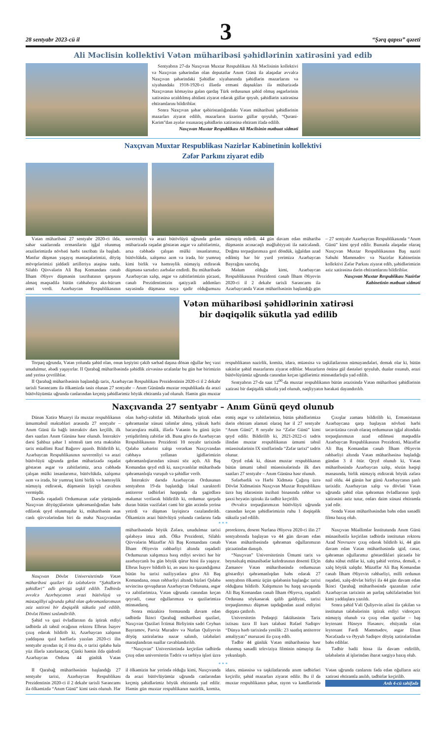28 sentyabr 2023-cü il 3 “Şərq qapısı” qəzeti
Ali Məclisin kollektivi Vətən müharibəsi şəhidlərinin xatirəsini yad edib
Sentyabrın 27-də Naxçıvan Muxtar Respublikası Ali Məclisinin kollektivi və Naxçıvan şəhərindən olan deputatlar Anım Günü ilə əlaqədar əvvəlcə Naxçıvan şəhərindəki Şəhidlər xiyabanında şəhidlərin məzarlarını və xiyabandakı 1918-1920-ci illərdə erməni daşnakları ilə mübarizədə Naxçıvanın köməyinə gələn qardaş Türk ordusunun şəhid olmuş əsgərlərinin xatirəsinə ucaldılmış abidəni ziyarət edərək güllər qoyub, şəhidlərin xatirəsinə ehtiramlarını bildiriblər.
Sonra Naxçıvan şəhər qəbiristanlığındakı Vətən müharibəsi şəhidlərinin məzarları ziyarət edilib, məzarların üzərinə güllər qoyulub, “Qurani-Kərim”dən ayələr oxunaraq şəhidlərin xatirəsinə ehtiram ifadə edilib.
Naxçıvan Muxtar Respublikası Ali Məclisinin mətbuat xidməti
Naxçıvan Muxtar Respublikası Nazirlər Kabinetinin kollektivi
Zəfər Parkını ziyarət edib
Vətən müharibəsi 27 sentyabr 2020-ci ildə, səhər saatlarında ermənilərin işğal olunmuş ərazilərimizdə növbəti hərbi təxribatı ilə başladı. Mənfur düşmən yaşayış məntəqələrimizi, döyüş mövqelərimizi şiddətli artilleriya atəşinə tutdu. Silahlı Qüvvələrin Ali Baş Komandanı cənab İlham Əliyev düşmənin təxribatının qarşısını almaq məqsədilə bütün cəbhəboyu əks-hücum əmri verdi. Azərbaycan Respublikasının suverenliyi və ərazi bütövlüyü uğrunda gedən mübarizədə rəşadət göstərən əsgər və zabitlərimiz, arxa cəbhədə çalışan mülki insanlarımız, bütövlükdə, xalqımız əzm və iradə, bir yumruq kimi birlik və həmrəylik nümayiş etdirərək düşmənə sarsıdıcı zərbələr endirdi. Bu müharibədə Azərbaycan xalqı, əsgər və zabitlərimizin şücaəti, cənab Prezidentimizin qətiyyətli addımları sayəsində düşmənə nəyə qadir olduğumuzu nümayiş etdirdi. 44 gün davam edən müharibə düşmənin acınacaqlı məğlubiyyəti ilə nəticələndi. Doğma torpaqlarımıza geri döndük, işğaldan azad edilmiş hər bir yurd yerimizə Azərbaycan Bayrağını sancdıq.
Məlum olduğu kimi, Azərbaycan Respublikasının Prezidenti cənab İlham Əliyevin 2020-ci il 2 dekabr tarixli Sərəncamı ilə Azərbaycanda Vətən müharibəsinin başlandığı gün – 27 sentyabr Azərbaycan Respublikasında “Anım Günü” kimi qeyd edilir. Bununla əlaqədar olaraq Naxçıvan Muxtar Respublikasının Baş naziri Səbuhi Məmmədov və Nazirlər Kabinetinin kollektivi Zəfər Parkını ziyarət edib, şəhidlərimizin əziz xatirəsinə dərin ehtiramlarını bildiriblər.
Naxçıvan Muxtar Respublikası Nazirlər Kabinetinin mətbuat xidməti
Vətən müharibəsi şəhidlərinin xatirəsi
bir dəqiqəlik sükutla yad edilib
Torpaq uğrunda, Vətən yolunda şəhid olan, onun keşiyini çəkib sərhəd daşına dönən oğullar heç vaxt unudulmur, əbədi yaşayırlar. II Qarabağ müharibəsində şəhidlik zirvəsinə ucalanlar bu gün hər birimizin and yerinə çevriliblər.
II Qarabağ müharibəsinin başlandığı tarix, Azərbaycan Respublikası Prezidentinin 2020-ci il 2 dekabr tarixli Sərəncamı ilə ölkəmizdə təsis olunan 27 sentyabr – Anım Günündə muxtar respublikada da ərazi bütövlüyümüz uğrunda canlarından keçmiş şəhidlərimiz böyük ehtiramla yad olunub. Həmin gün muxtar respublikanın nazirlik, komitə, idarə, müəssisə və təşkilatlarının nümayəndələri, demək olar ki, bütün sakinlər şəhid məzarlarını ziyarət ediblər. Məzarların önünə gül dəstələri qoyulub, dualar oxunub, ərazi bütövlüyümüz uğrunda canından keçən igidlərimiz minnətdarlıqla yad edilib.
Sentyabrın 27-də saat 12<sup>00</sup>-da muxtar respublikanın bütün ərazisində Vətən müharibəsi şəhidlərinin xatirəsi bir dəqiqəlik sükutla yad olunub, nəqliyyatın hərəkəti dayandırılıb.
Naxçıvanda 27 sentyabr – Anım Günü qeyd olunub
Dünən Xatirə Muzeyi ilə muxtar respublikanın ümumtəhsil məktəbləri arasında 27 sentyabr – Anım Günü ilə bağlı interaktiv dərs keçilib, ilk dərs saatları Anım Gününə həsr olunub. İnteraktiv dərsi Şahbuz şəhər 1 nömrəli tam orta məktəbin tarix müəllimi Rauf Bağırov aparıb. Bildirilib ki, Azərbaycan Respublikasının suverenliyi və ərazi bütövlüyü uğrunda gedən mübarizədə rəşadət göstərən əsgər və zabitlərimiz, arxa cəbhədə çalışan mülki insanlarımız, bütövlükdə, xalqımız əzm və iradə, bir yumruq kimi birlik və həmrəylik nümayiş etdirərək, düşmənin layiqli cavabını vermişdir.
Dərsdə rəşadətli Ordumuzun zəfər yürüşündə Naxçıvan döyüşçülərinin qəhrəmanlığından bəhs edilərək qeyd olunmuşdur ki, müharibənin əsas canlı qüvvələrindən biri də məhz Naxçıvandan olan hərbçi-zabitlər idi. Müharibədə iştirak edən qəhrəmanlar xüsusi təlimlər almış, yüksək hərbi bacarıqlara malik, illərlə Vətənin bu günü üçün yetişdirilmiş zabitlər idi. Buna görə də Azərbaycan Respublikasının Prezidenti 10 noyabr tarixində Qələbə xəbərini xalqa verərkən Naxçıvandan cəbhəyə yollanan igidlərimizin qəhrəmanlıqlarından xüsusi söz açdı. Ali Baş Komandan qeyd etdi ki, naxçıvanlılar müharibədə qəhrəmanlıqla vuruşub və şəhidlər verib.
İnteraktiv dərsdə Azərbaycan Ordusunun sentyabrın 19-da başlatdığı lokal xarakterli antiterror tədbirləri haqqında da şagirdlərə məlumat verilərək bildirilib ki, ordumuz qarşıda duran bütün vəzifələri cəmi bir gün ərzində yerinə yetirdi və düşmən layiqincə cəzalandırıldı. Ölkəmizin ərazi bütövlüyü yolunda canlarını fəda etmiş əsgər və zabitlərimizə, bütün şəhidlərimizə dərin ehtiram əlaməti olaraq hər il 27 sentyabr “Anım Günü”, 8 noyabr isə “Zəfər Günü” kimi qeyd edilir. Bildirilib ki, 2021-2022-ci tədris ilindən muxtar respublikanın ümumi təhsil müəssisələrinin IX siniflərində “Zəfər tarixi” tədris olunur.
Qeyd edək ki, dünən muxtar respublikanın bütün ümumi təhsil müəssisələrində ilk dərs saatları 27 sentyabr – Anım Gününə həsr olunub.
Səfərbərlik və Hərbi Xidmətə Çağırış üzrə Dövlət Xidmətinin Naxçıvan Muxtar Respublikası üzrə baş idarəsinin inzibati binasında rəhbər və şəxsi heyətin iştirakı ilə tədbir keçirilib.
Əvvəlcə torpaqlarımızın bütövlüyü uğrunda canından keçən şəhidlərimizin ruhu 1 dəqiqəlik sükutla yad edilib.
Çıxışlar zamanı bildirilib ki, Ermənistanın Azərbaycana qarşı başlayan növbəti hərbi təcavüzünə cavab olaraq ordumuzun işğal altındakı torpaqlarımızın azad edilməsi məqsədilə Azərbaycan Respublikasının Prezidenti, Müzəffər Ali Baş Komandan cənab İlham Əliyevin rəhbərliyi altında Vətən müharibəsinə başladığı gündən 3 il ötür. Qeyd olunub ki, Vətən müharibəsində Azərbaycan xalqı, sözün həqiqi mənasında, birlik nümayiş etdirərək böyük zəfərə nail oldu. 44 günün hər günü Azərbaycanın şanlı tarixidir. Azərbaycan xalqı və dövləti Vətən uğrunda şəhid olan qəhrəman övladlarının işıqlı xatirəsini əziz tutur, onları daim xüsusi ehtiramla yad edir.
Sonda Vətən müharibəsindən bəhs edən sənədli filmə baxış olub.
* * *
Naxçıvan Dövlət Universitetində Vətən müharibəsi qaziləri ilə tələbələrin “Şəhidlərin şahidləri” adlı görüşü təşkil edilib. Tədbirdə əvvəlcə Azərbaycanın ərazi bütövlüyü və müstəqilliyi uğrunda şəhid olan qəhrəmanlarımızın əziz xatirəsi bir dəqiqəlik sükutla yad edilib, Dövlət Himni səsləndirilib.
Şəhid və qazi övladlarının da iştirak etdiyi tədbirdə ali təhsil ocağının rektoru Elbrus İsayev çıxış edərək bildirib ki, Azərbaycan xalqının yaddaşına qızıl hərflərlə yazılan 2020-ci ilin sentyabr ayından üç il ötsə də, o tarixi qələbə hələ yüz illərlə xatırlanacaq. Çünki həmin ildə qüdrətli Azərbaycan Ordusu 44 günlük Vətən müharibəsində böyük Zəfərə, unudulmaz tarixi qələbəyə imza atdı. Ölkə Prezidenti, Silahlı Qüvvələrin Müzəffər Ali Baş Komandanı cənab İlham Əliyevin rəhbərliyi altında rəşadətli Ordumuzun xalqımıza bəxş etdiyi sevinci hər bir azərbaycanlı bu gün böyük qürur hissi ilə yaşayır. Elbrus İsayev bildirib ki, ən əsası isə qazandığımız bütün bu tarixi nailiyyətlərə görə Ali Baş Komandana, onun rəhbərliyi altında bizləri Qələbə sevincinə qovuşduran Azərbaycan Ordusuna, əsgər və zabitlərimizə, Vətən uğrunda canından keçən qeyrətli, cəsur oğullarımıza və qazilərimizə minnətdarıq.
Sonra müzakirə formasında davam edən tədbirdə İkinci Qarabağ müharibəsi qaziləri, Naxçıvan Qaziləri İctimai Birliyinin sədri Ceyhun Bayramov, Pərviz Muradov və Nurlan Quliyevin döyüş xatirələrinə nəzər salınıb, tələbələri maraqlandıran suallar cavablandırılıb.
“Naxçıvan” Universitetində keçirilən tədbirdə çıxış edən universitetin Tədris və tərbiyə işləri üzrə prorektoru, dosent Nurlana Əliyeva 2020-ci ilin 27 sentyabrında başlayan və 44 gün davam edən Vətən müharibəsində qəhrəman oğullarımızın şücaətindən danışıb.
“Naxçıvan” Universitetinin Ümumi tarix və beynəlxalq münasibətlər kafedrasının dosenti Elçin Zamanov Vətən müharibəsində ordumuzun göstərdiyi qəhrəmanlıqdan bəhs edərək 27 sentyabrın ölkəmiz üçün qələbənin başlanğıc tarixi olduğunu bildirib. Xalqımızın bu haqq savaşında Ali Baş Komandan cənab İlham Əliyeva, rəşadətli Ordusuna söykənərək qalib gəldiyini, tarixi torpaqlarımızı düşmən tapdağından azad etdiyini diqqətə çatdırıb.
Universitetin Pedaqoji fakültəsinin Tarix ixtisası üzrə II kurs tələbəsi Rəfael Sadiqov “Dünya hərb tarixində yenilik: 23 saatlıq antiterror əməliyyatı” məruzəsi ilə çıxış edib.
Tədbir 44 günlük Vətən müharibəsinə həsr olunmuş sənədli televiziya filminin nümayişi ilə yekunlaşıb.
Naxçıvan Müəllimlər İnstitutunda Anım Günü münasibətilə keçirilən tədbirdə institutun rektoru Azad Novruzov çıxış edərək bildirib ki, 44 gün davam edən Vətən müharibəsində igid, cəsur, qəhrəman oğullarımız göstərdikləri şücaətlə bir daha sübut etdilər ki, xalq şəhid verirsə, deməli, o xalq böyük xalqdır. Müzəffər Ali Baş Komandan cənab İlham Əliyevin rəhbərliyi, milli ordunun rəşadəti, xalq-dövlət birliyi ilə 44 gün davam edən İkinci Qarabağ müharibəsində qazanılan zəfər Azərbaycan tarixinin ən parlaq səhifələrindən biri kimi yaddaşlara yazıldı.
Sonra şəhid Vəli Quliyevin ailəsi ilə çəkilən və institutun tələbələrinin iştirak etdiyi videoçarx nümayiş olunub və çıxış edən qazilər – baş leytenant Hüseyn Həsənov, ehtiyatda olan leytenant Fərdi Məmmədov, əsgər Elsun Nəcəfzadə və Əyyub Sadiqov döyüş xatirələrindən bəhs ediblər.
Tədbir bədii hissə ilə davam etdirilib, tələbələrin əl işlərindən ibarət sərgiyə baxış olub.
* * *
II Qarabağ müharibəsinin başlandığı 27 sentyabr tarixi, Azərbaycan Respublikası Prezidentinin 2020-ci il 2 dekabr tarixli Sərəncamı ilə ölkəmizdə “Anım Günü” kimi təsis olunub. Hər il ölkəmizin hər yerində olduğu kimi, Naxçıvanda da ərazi bütövlüyümüz uğrunda canlarından keçmiş şəhidlərimiz böyük ehtiramla yad edilir. Həmin gün muxtar respublikanın nazirlik, komitə, idarə, müəssisə və təşkilatlarında anım tədbirləri keçirilir, şəhid məzarları ziyarət edilir. Bu il də muxtar respublikanın şəhər, rayon və kəndlərində Vətən uğrunda canlarını fəda edən oğulların əziz xatirəsi ehtiramla anılıb, tədbirlər keçirilib.
Ardı 4-cü səhifədə